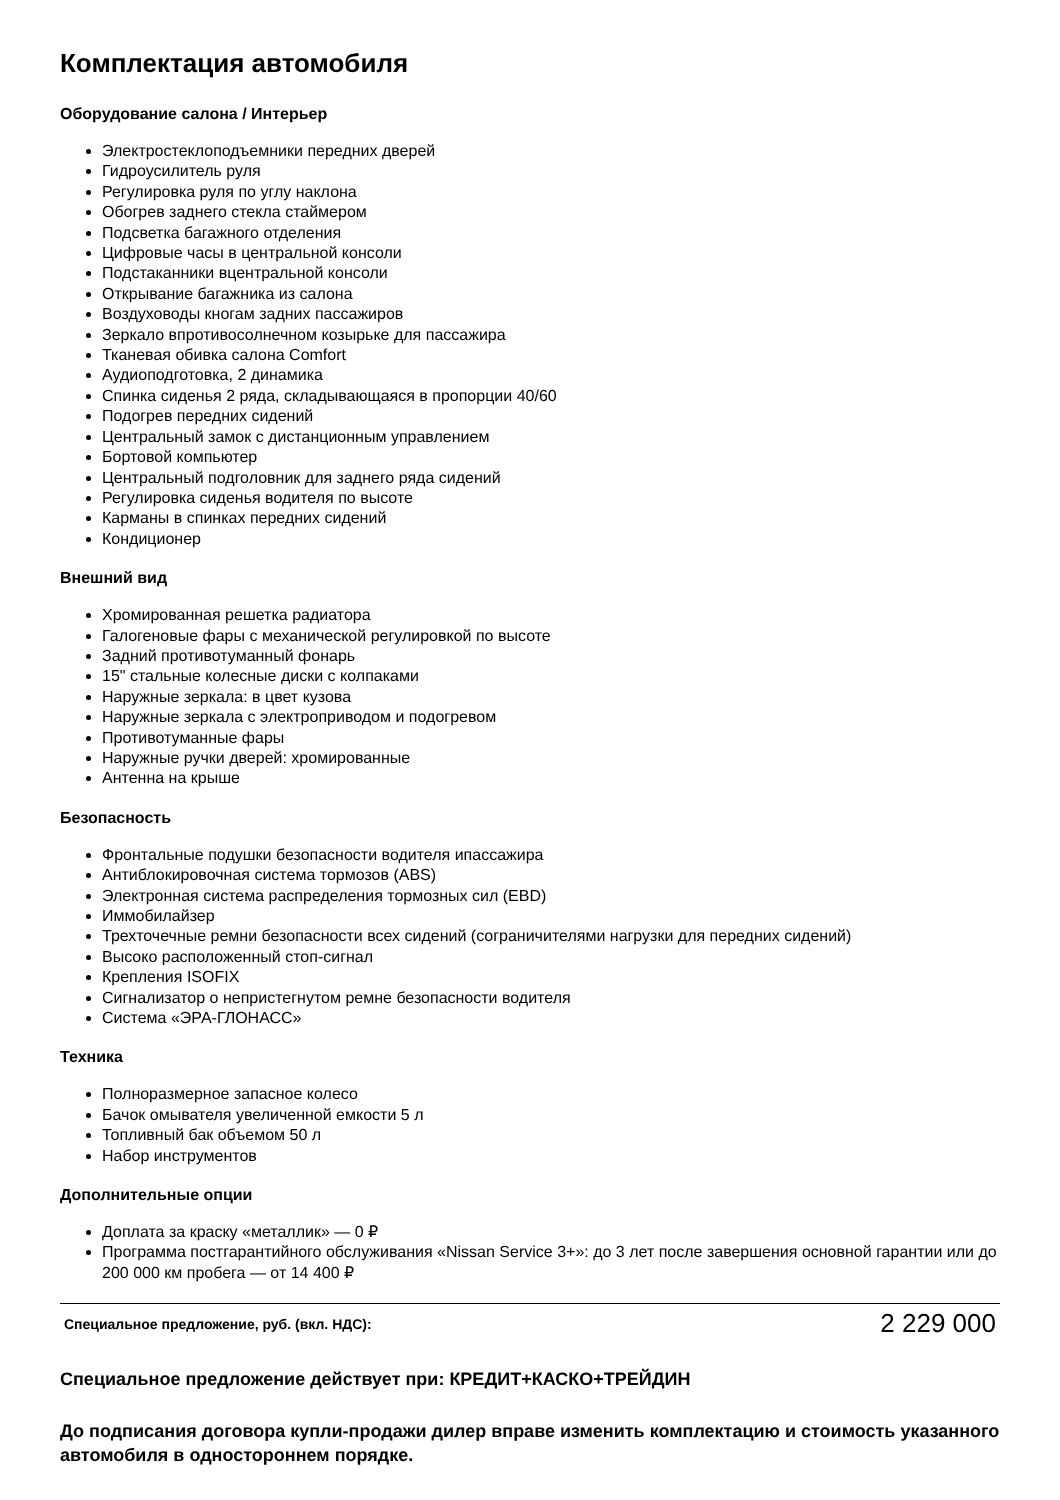Комплектация автомобиля
Оборудование салона / Интерьер
Электростеклоподъемники передних дверей
Гидроусилитель руля
Регулировка руля по углу наклона
Обогрев заднего стекла стаймером
Подсветка багажного отделения
Цифровые часы в центральной консоли
Подстаканники вцентральной консоли
Открывание багажника из салона
Воздуховоды кногам задних пассажиров
Зеркало впротивосолнечном козырьке для пассажира
Тканевая обивка салона Comfort
Аудиоподготовка, 2 динамика
Спинка сиденья 2 ряда, складывающаяся в пропорции 40/60
Подогрев передних сидений
Центральный замок с дистанционным управлением
Бортовой компьютер
Центральный подголовник для заднего ряда сидений
Регулировка сиденья водителя по высоте
Карманы в спинках передних сидений
Кондиционер
Внешний вид
Хромированная решетка радиатора
Галогеновые фары с механической регулировкой по высоте
Задний противотуманный фонарь
15" стальные колесные диски с колпаками
Наружные зеркала: в цвет кузова
Наружные зеркала с электроприводом и подогревом
Противотуманные фары
Наружные ручки дверей: хромированные
Антенна на крыше
Безопасность
Фронтальные подушки безопасности водителя ипассажира
Антиблокировочная система тормозов (ABS)
Электронная система распределения тормозных сил (EBD)
Иммобилайзер
Трехточечные ремни безопасности всех сидений (сограничителями нагрузки для передних сидений)
Высоко расположенный стоп-сигнал
Крепления ISOFIX
Сигнализатор о непристегнутом ремне безопасности водителя
Система «ЭРА-ГЛОНАСС»
Техника
Полноразмерное запасное колесо
Бачок омывателя увеличенной емкости 5 л
Топливный бак объемом 50 л
Набор инструментов
Дополнительные опции
Доплата за краску «металлик» — 0 ₽
Программа постгарантийного обслуживания «Nissan Service 3+»: до 3 лет после завершения основной гарантии или до 200 000 км пробега — от 14 400 ₽
Специальное предложение, руб. (вкл. НДС): 2 229 000
Специальное предложение действует при: КРЕДИТ+КАСКО+ТРЕЙДИН
До подписания договора купли-продажи дилер вправе изменить комплектацию и стоимость указанного автомобиля в одностороннем порядке.